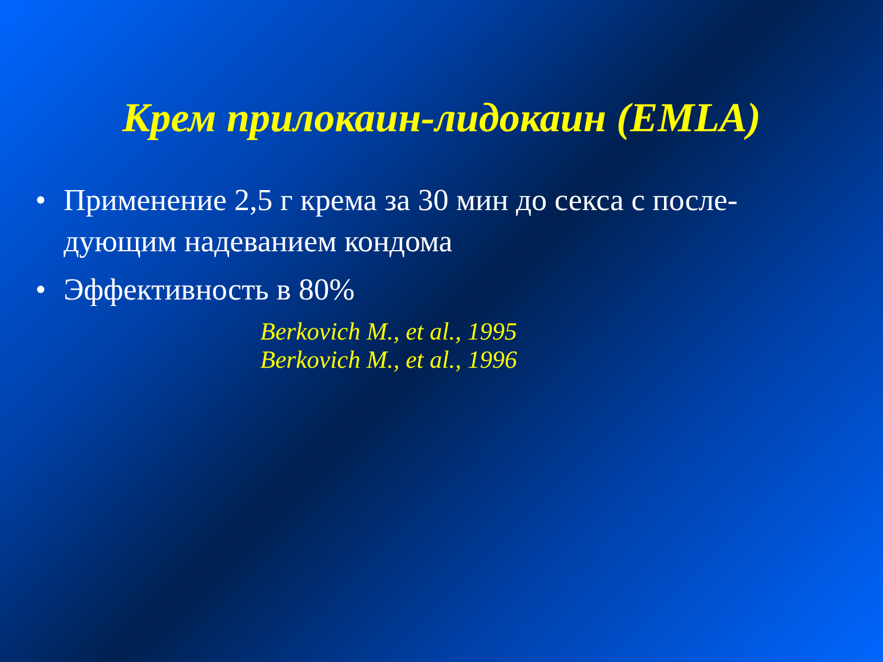Крем прилокаин-лидокаин (EMLA)
• Применение 2,5 г крема за 30 мин до секса с после-дующим надеванием кондома
• Эффективность в 80%
Berkovich M., et al., 1995
Berkovich M., et al., 1996